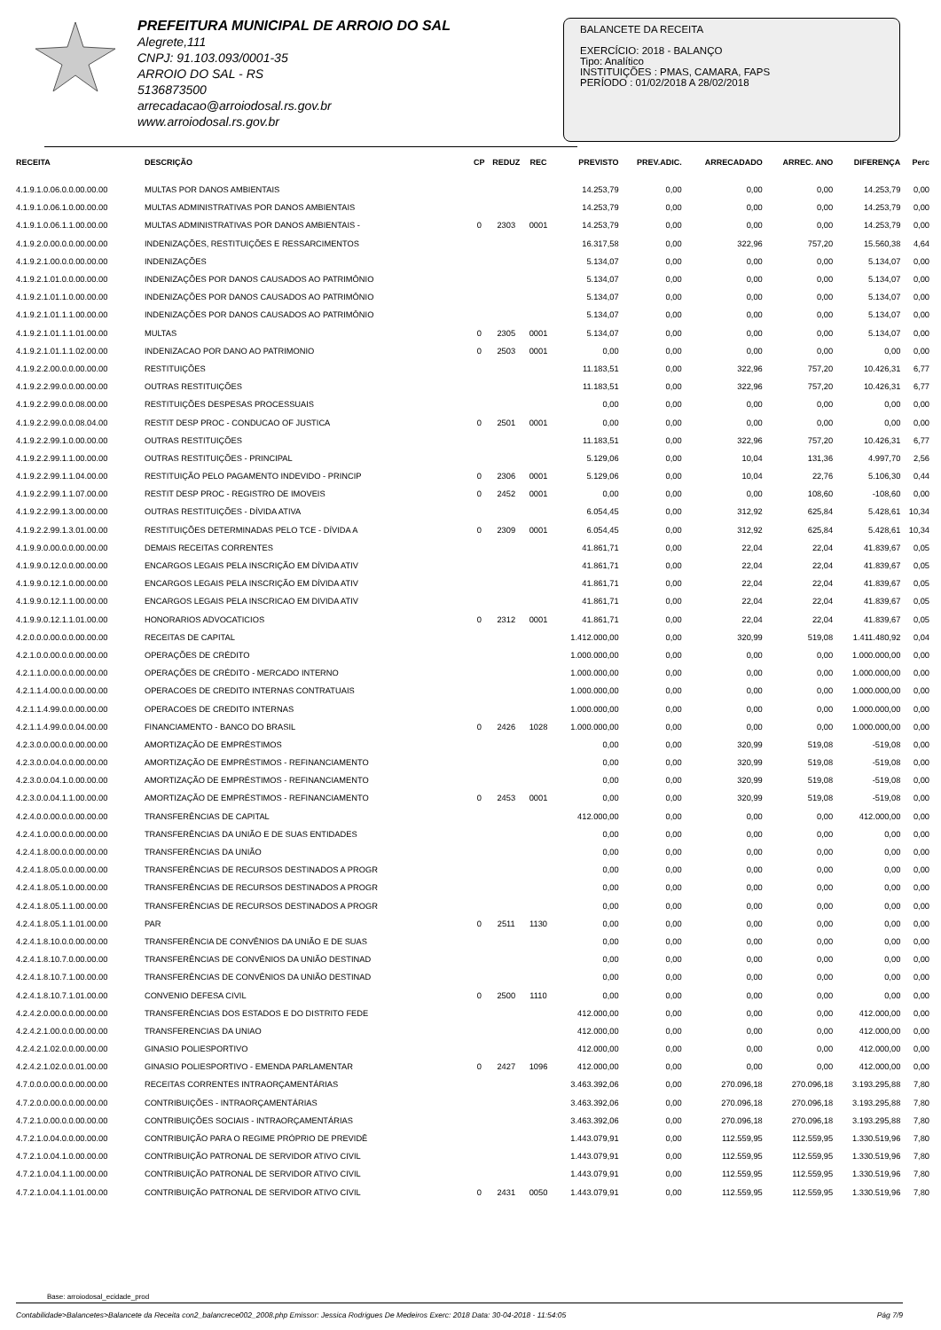PREFEITURA MUNICIPAL DE ARROIO DO SAL
Alegrete,111
CNPJ: 91.103.093/0001-35
ARROIO DO SAL - RS
5136873500
arrecadacao@arroiodosal.rs.gov.br
www.arroiodosal.rs.gov.br
BALANCETE DA RECEITA
EXERCÍCIO: 2018 - BALANÇO
Tipo: Analítico
INSTITUIÇÕES : PMAS, CAMARA, FAPS
PERÍODO : 01/02/2018 A 28/02/2018
| RECEITA | DESCRIÇÃO | CP | REDUZ | REC | PREVISTO | PREV.ADIC. | ARRECADADO | ARREC. ANO | DIFERENÇA | Perc |
| --- | --- | --- | --- | --- | --- | --- | --- | --- | --- | --- |
| 4.1.9.1.0.06.0.0.00.00.00 | MULTAS POR DANOS AMBIENTAIS | | | | 14.253,79 | 0,00 | 0,00 | 0,00 | 14.253,79 | 0,00 |
| 4.1.9.1.0.06.1.0.00.00.00 | MULTAS ADMINISTRATIVAS POR DANOS AMBIENTAIS | | | | 14.253,79 | 0,00 | 0,00 | 0,00 | 14.253,79 | 0,00 |
| 4.1.9.1.0.06.1.1.00.00.00 | MULTAS ADMINISTRATIVAS POR DANOS AMBIENTAIS - | 0 | 2303 | 0001 | 14.253,79 | 0,00 | 0,00 | 0,00 | 14.253,79 | 0,00 |
| 4.1.9.2.0.00.0.0.00.00.00 | INDENIZAÇÕES, RESTITUIÇÕES E RESSARCIMENTOS | | | | 16.317,58 | 0,00 | 322,96 | 757,20 | 15.560,38 | 4,64 |
| 4.1.9.2.1.00.0.0.00.00.00 | INDENIZAÇÕES | | | | 5.134,07 | 0,00 | 0,00 | 0,00 | 5.134,07 | 0,00 |
| 4.1.9.2.1.01.0.0.00.00.00 | INDENIZAÇÕES POR DANOS CAUSADOS AO PATRIMÔNIO | | | | 5.134,07 | 0,00 | 0,00 | 0,00 | 5.134,07 | 0,00 |
| 4.1.9.2.1.01.1.0.00.00.00 | INDENIZAÇÕES POR DANOS CAUSADOS AO PATRIMÔNIO | | | | 5.134,07 | 0,00 | 0,00 | 0,00 | 5.134,07 | 0,00 |
| 4.1.9.2.1.01.1.1.00.00.00 | INDENIZAÇÕES POR DANOS CAUSADOS AO PATRIMÔNIO | | | | 5.134,07 | 0,00 | 0,00 | 0,00 | 5.134,07 | 0,00 |
| 4.1.9.2.1.01.1.1.01.00.00 | MULTAS | 0 | 2305 | 0001 | 5.134,07 | 0,00 | 0,00 | 0,00 | 5.134,07 | 0,00 |
| 4.1.9.2.1.01.1.1.02.00.00 | INDENIZACAO POR DANO AO PATRIMONIO | 0 | 2503 | 0001 | 0,00 | 0,00 | 0,00 | 0,00 | 0,00 | 0,00 |
| 4.1.9.2.2.00.0.0.00.00.00 | RESTITUIÇÕES | | | | 11.183,51 | 0,00 | 322,96 | 757,20 | 10.426,31 | 6,77 |
| 4.1.9.2.2.99.0.0.00.00.00 | OUTRAS RESTITUIÇÕES | | | | 11.183,51 | 0,00 | 322,96 | 757,20 | 10.426,31 | 6,77 |
| 4.1.9.2.2.99.0.0.08.00.00 | RESTITUIÇÕES DESPESAS PROCESSUAIS | | | | 0,00 | 0,00 | 0,00 | 0,00 | 0,00 | 0,00 |
| 4.1.9.2.2.99.0.0.08.04.00 | RESTIT DESP PROC - CONDUCAO OF JUSTICA | 0 | 2501 | 0001 | 0,00 | 0,00 | 0,00 | 0,00 | 0,00 | 0,00 |
| 4.1.9.2.2.99.1.0.00.00.00 | OUTRAS RESTITUIÇÕES | | | | 11.183,51 | 0,00 | 322,96 | 757,20 | 10.426,31 | 6,77 |
| 4.1.9.2.2.99.1.1.00.00.00 | OUTRAS RESTITUIÇÕES - PRINCIPAL | | | | 5.129,06 | 0,00 | 10,04 | 131,36 | 4.997,70 | 2,56 |
| 4.1.9.2.2.99.1.1.04.00.00 | RESTITUIÇÃO PELO PAGAMENTO INDEVIDO - PRINCIP | 0 | 2306 | 0001 | 5.129,06 | 0,00 | 10,04 | 22,76 | 5.106,30 | 0,44 |
| 4.1.9.2.2.99.1.1.07.00.00 | RESTIT DESP PROC - REGISTRO DE IMOVEIS | 0 | 2452 | 0001 | 0,00 | 0,00 | 0,00 | 108,60 | -108,60 | 0,00 |
| 4.1.9.2.2.99.1.3.00.00.00 | OUTRAS RESTITUIÇÕES - DÍVIDA ATIVA | | | | 6.054,45 | 0,00 | 312,92 | 625,84 | 5.428,61 | 10,34 |
| 4.1.9.2.2.99.1.3.01.00.00 | RESTITUIÇÕES DETERMINADAS PELO TCE - DÍVIDA A | 0 | 2309 | 0001 | 6.054,45 | 0,00 | 312,92 | 625,84 | 5.428,61 | 10,34 |
| 4.1.9.9.0.00.0.0.00.00.00 | DEMAIS RECEITAS CORRENTES | | | | 41.861,71 | 0,00 | 22,04 | 22,04 | 41.839,67 | 0,05 |
| 4.1.9.9.0.12.0.0.00.00.00 | ENCARGOS LEGAIS PELA INSCRIÇÃO EM DÍVIDA ATIV | | | | 41.861,71 | 0,00 | 22,04 | 22,04 | 41.839,67 | 0,05 |
| 4.1.9.9.0.12.1.0.00.00.00 | ENCARGOS LEGAIS PELA INSCRIÇÃO EM DÍVIDA ATIV | | | | 41.861,71 | 0,00 | 22,04 | 22,04 | 41.839,67 | 0,05 |
| 4.1.9.9.0.12.1.1.00.00.00 | ENCARGOS LEGAIS PELA INSCRICAO EM DIVIDA ATIV | | | | 41.861,71 | 0,00 | 22,04 | 22,04 | 41.839,67 | 0,05 |
| 4.1.9.9.0.12.1.1.01.00.00 | HONORARIOS ADVOCATICIOS | 0 | 2312 | 0001 | 41.861,71 | 0,00 | 22,04 | 22,04 | 41.839,67 | 0,05 |
| 4.2.0.0.0.00.0.0.00.00.00 | RECEITAS DE CAPITAL | | | | 1.412.000,00 | 0,00 | 320,99 | 519,08 | 1.411.480,92 | 0,04 |
| 4.2.1.0.0.00.0.0.00.00.00 | OPERAÇÕES DE CRÉDITO | | | | 1.000.000,00 | 0,00 | 0,00 | 0,00 | 1.000.000,00 | 0,00 |
| 4.2.1.1.0.00.0.0.00.00.00 | OPERAÇÕES DE CRÉDITO - MERCADO INTERNO | | | | 1.000.000,00 | 0,00 | 0,00 | 0,00 | 1.000.000,00 | 0,00 |
| 4.2.1.1.4.00.0.0.00.00.00 | OPERACOES DE CREDITO INTERNAS CONTRATUAIS | | | | 1.000.000,00 | 0,00 | 0,00 | 0,00 | 1.000.000,00 | 0,00 |
| 4.2.1.1.4.99.0.0.00.00.00 | OPERACOES DE CREDITO INTERNAS | | | | 1.000.000,00 | 0,00 | 0,00 | 0,00 | 1.000.000,00 | 0,00 |
| 4.2.1.1.4.99.0.0.04.00.00 | FINANCIAMENTO - BANCO DO BRASIL | 0 | 2426 | 1028 | 1.000.000,00 | 0,00 | 0,00 | 0,00 | 1.000.000,00 | 0,00 |
| 4.2.3.0.0.00.0.0.00.00.00 | AMORTIZAÇÃO DE EMPRÉSTIMOS | | | | 0,00 | 0,00 | 320,99 | 519,08 | -519,08 | 0,00 |
| 4.2.3.0.0.04.0.0.00.00.00 | AMORTIZAÇÃO DE EMPRÉSTIMOS - REFINANCIAMENTO | | | | 0,00 | 0,00 | 320,99 | 519,08 | -519,08 | 0,00 |
| 4.2.3.0.0.04.1.0.00.00.00 | AMORTIZAÇÃO DE EMPRÉSTIMOS - REFINANCIAMENTO | | | | 0,00 | 0,00 | 320,99 | 519,08 | -519,08 | 0,00 |
| 4.2.3.0.0.04.1.1.00.00.00 | AMORTIZAÇÃO DE EMPRÉSTIMOS - REFINANCIAMENTO | 0 | 2453 | 0001 | 0,00 | 0,00 | 320,99 | 519,08 | -519,08 | 0,00 |
| 4.2.4.0.0.00.0.0.00.00.00 | TRANSFERÊNCIAS DE CAPITAL | | | | 412.000,00 | 0,00 | 0,00 | 0,00 | 412.000,00 | 0,00 |
| 4.2.4.1.0.00.0.0.00.00.00 | TRANSFERÊNCIAS DA UNIÃO E DE SUAS ENTIDADES | | | | 0,00 | 0,00 | 0,00 | 0,00 | 0,00 | 0,00 |
| 4.2.4.1.8.00.0.0.00.00.00 | TRANSFERÊNCIAS DA UNIÃO | | | | 0,00 | 0,00 | 0,00 | 0,00 | 0,00 | 0,00 |
| 4.2.4.1.8.05.0.0.00.00.00 | TRANSFERÊNCIAS DE RECURSOS DESTINADOS A PROGR | | | | 0,00 | 0,00 | 0,00 | 0,00 | 0,00 | 0,00 |
| 4.2.4.1.8.05.1.0.00.00.00 | TRANSFERÊNCIAS DE RECURSOS DESTINADOS A PROGR | | | | 0,00 | 0,00 | 0,00 | 0,00 | 0,00 | 0,00 |
| 4.2.4.1.8.05.1.1.00.00.00 | TRANSFERÊNCIAS DE RECURSOS DESTINADOS A PROGR | | | | 0,00 | 0,00 | 0,00 | 0,00 | 0,00 | 0,00 |
| 4.2.4.1.8.05.1.1.01.00.00 | PAR | 0 | 2511 | 1130 | 0,00 | 0,00 | 0,00 | 0,00 | 0,00 | 0,00 |
| 4.2.4.1.8.10.0.0.00.00.00 | TRANSFERÊNCIA DE CONVÊNIOS DA UNIÃO E DE SUAS | | | | 0,00 | 0,00 | 0,00 | 0,00 | 0,00 | 0,00 |
| 4.2.4.1.8.10.7.0.00.00.00 | TRANSFERÊNCIAS DE CONVÊNIOS DA UNIÃO DESTINAD | | | | 0,00 | 0,00 | 0,00 | 0,00 | 0,00 | 0,00 |
| 4.2.4.1.8.10.7.1.00.00.00 | TRANSFERÊNCIAS DE CONVÊNIOS DA UNIÃO DESTINAD | | | | 0,00 | 0,00 | 0,00 | 0,00 | 0,00 | 0,00 |
| 4.2.4.1.8.10.7.1.01.00.00 | CONVENIO DEFESA CIVIL | 0 | 2500 | 1110 | 0,00 | 0,00 | 0,00 | 0,00 | 0,00 | 0,00 |
| 4.2.4.2.0.00.0.0.00.00.00 | TRANSFERÊNCIAS DOS ESTADOS E DO DISTRITO FEDE | | | | 412.000,00 | 0,00 | 0,00 | 0,00 | 412.000,00 | 0,00 |
| 4.2.4.2.1.00.0.0.00.00.00 | TRANSFERENCIAS DA UNIAO | | | | 412.000,00 | 0,00 | 0,00 | 0,00 | 412.000,00 | 0,00 |
| 4.2.4.2.1.02.0.0.00.00.00 | GINASIO POLIESPORTIVO | | | | 412.000,00 | 0,00 | 0,00 | 0,00 | 412.000,00 | 0,00 |
| 4.2.4.2.1.02.0.0.01.00.00 | GINASIO POLIESPORTIVO - EMENDA PARLAMENTAR | 0 | 2427 | 1096 | 412.000,00 | 0,00 | 0,00 | 0,00 | 412.000,00 | 0,00 |
| 4.7.0.0.0.00.0.0.00.00.00 | RECEITAS CORRENTES INTRAORÇAMENTÁRIAS | | | | 3.463.392,06 | 0,00 | 270.096,18 | 270.096,18 | 3.193.295,88 | 7,80 |
| 4.7.2.0.0.00.0.0.00.00.00 | CONTRIBUIÇÕES - INTRAORÇAMENTÁRIAS | | | | 3.463.392,06 | 0,00 | 270.096,18 | 270.096,18 | 3.193.295,88 | 7,80 |
| 4.7.2.1.0.00.0.0.00.00.00 | CONTRIBUIÇÕES SOCIAIS - INTRAORÇAMENTÁRIAS | | | | 3.463.392,06 | 0,00 | 270.096,18 | 270.096,18 | 3.193.295,88 | 7,80 |
| 4.7.2.1.0.04.0.0.00.00.00 | CONTRIBUIÇÃO PARA O REGIME PRÓPRIO DE PREVIDÊ | | | | 1.443.079,91 | 0,00 | 112.559,95 | 112.559,95 | 1.330.519,96 | 7,80 |
| 4.7.2.1.0.04.1.0.00.00.00 | CONTRIBUIÇÃO PATRONAL DE SERVIDOR ATIVO CIVIL | | | | 1.443.079,91 | 0,00 | 112.559,95 | 112.559,95 | 1.330.519,96 | 7,80 |
| 4.7.2.1.0.04.1.1.00.00.00 | CONTRIBUIÇÃO PATRONAL DE SERVIDOR ATIVO CIVIL | | | | 1.443.079,91 | 0,00 | 112.559,95 | 112.559,95 | 1.330.519,96 | 7,80 |
| 4.7.2.1.0.04.1.1.01.00.00 | CONTRIBUIÇÃO PATRONAL DE SERVIDOR ATIVO CIVIL | 0 | 2431 | 0050 | 1.443.079,91 | 0,00 | 112.559,95 | 112.559,95 | 1.330.519,96 | 7,80 |
Base: arroiodosal_ecidade_prod
Contabilidade>Balancetes>Balancete da Receita con2_balancrece002_2008.php Emissor: Jessica Rodrigues De Medeiros Exerc: 2018 Data: 30-04-2018 - 11:54:05 Pág 7/9